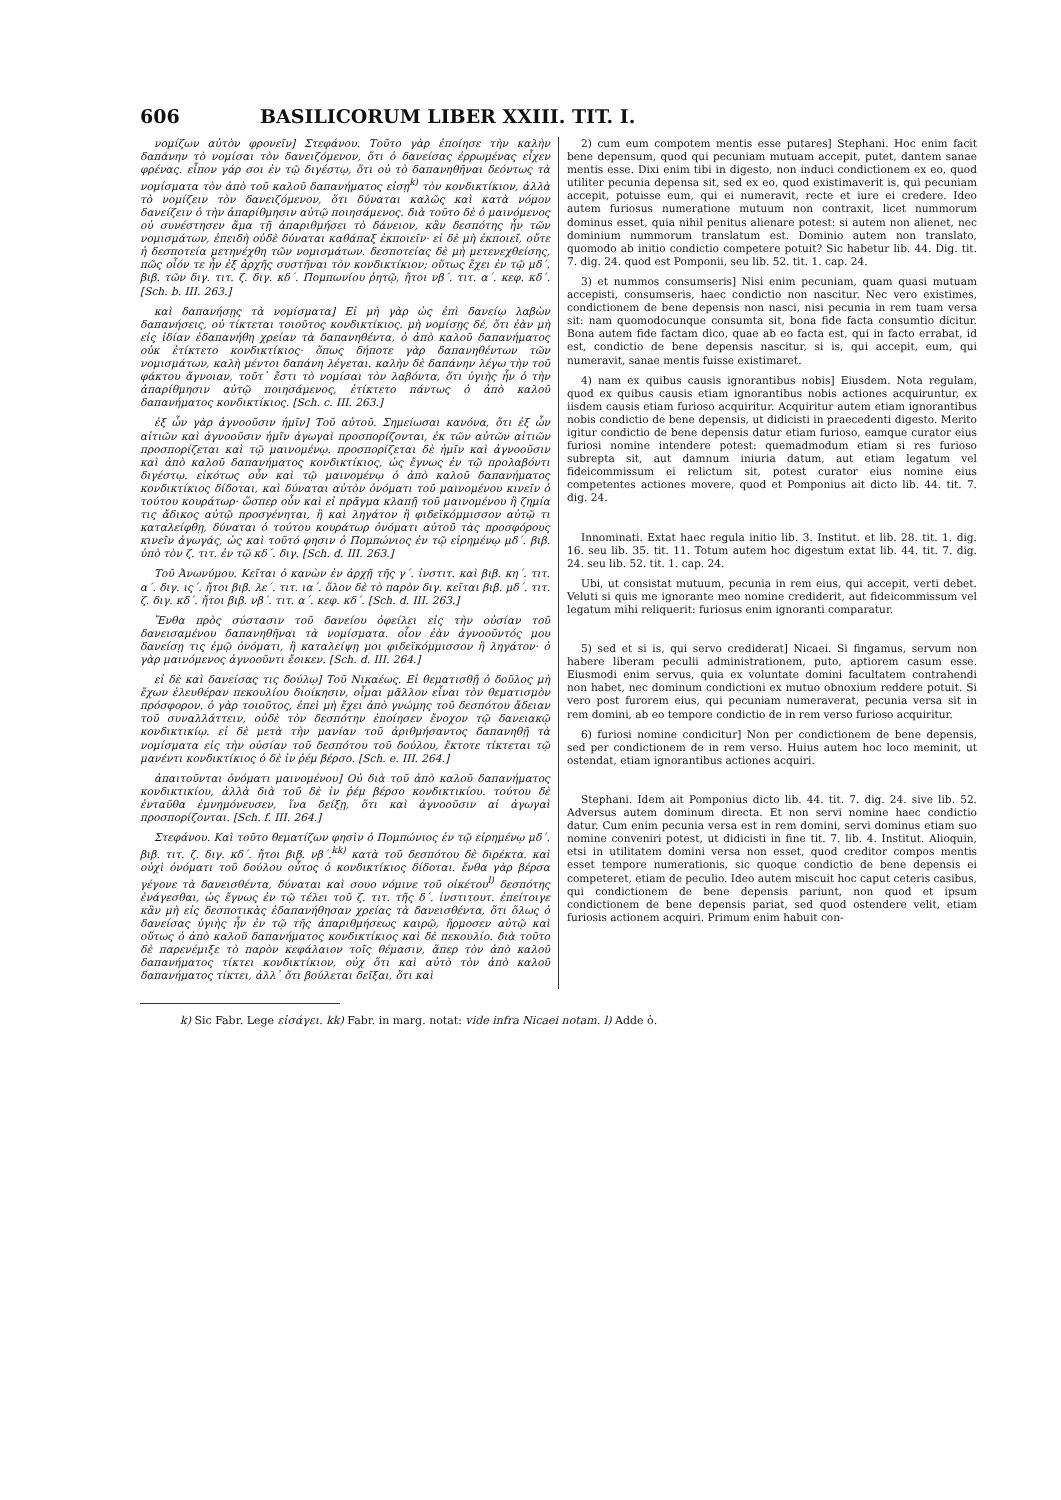606 BASILICORUM LIBER XXIII. TIT. I.
νομίζων αὐτὸν φρονεῖν] Στεφάνου. Τοῦτο γὰρ ἐποίησε τὴν καλὴν δαπάνην τὸ νομίσαι τὸν δανειζόμενον, ὅτι ὁ δανείσας ἐρρωμένας εἶχεν φρένας. εἶπον γάρ σοι ἐν τῷ διγέστῳ, ὅτι οὐ τὸ δαπανηθῆναι δεόντως τὰ νομίσματα τὸν ἀπὸ τοῦ καλοῦ δαπανήματος εἰσῃ<sup>k)</sup> τὸν κονδικτίκιον, ἀλλὰ τὸ νομίζειν τὸν δανειζόμενον, ὅτι δύναται καλῶς καὶ κατὰ νόμον δανείζειν ὁ τὴν ἀπαρίθμησιν αὐτῷ ποιησάμενος. διὰ τοῦτο δὲ ὁ μαινόμενος οὐ συνέστησεν ἅμα τῇ ἀπαριθμήσει τὸ δάνειον, κἂν δεσπότης ἦν τῶν νομισμάτων, ἐπειδὴ οὐδὲ δύναται καθάπαξ ἐκποιεῖν· εἰ δὲ μὴ ἐκποιεῖ, οὔτε ἡ δεσποτεία μετηνέχθη τῶν νομισμάτων. δεσποτείας δὲ μὴ μετενεχθείσης, πῶς οἷόν τε ἦν ἐξ ἀρχῆς συστῆναι τὸν κονδικτίκιον; οὕτως ἔχει ἐν τῷ μδ΄. βιβ. τῶν διγ. τιτ. ζ. διγ. κδ΄. Πομπωνίου ῥητῷ, ἤτοι νβ΄. τιτ. α΄. κεφ. κδ΄. [Sch. b. III. 263.]
καὶ δαπανήσῃς τὰ νομίσματα] Εἰ μὴ γὰρ ὡς ἐπὶ δανείῳ λαβὼν δαπανήσεις, οὐ τίκτεται τοιοῦτος κονδικτίκιος. μὴ νομίσῃς δέ, ὅτι ἐὰν μὴ εἰς ἰδίαν ἐδαπανήθη χρείαν τὰ δαπανηθέντα, ὁ ἀπὸ καλοῦ δαπανήματος οὐκ ἐτίκτετο κονδικτίκιος· ὅπως δήποτε γὰρ δαπανηθέντων τῶν νομισμάτων, καλὴ μέντοι δαπάνη λέγεται. καλὴν δὲ δαπάνην λέγω τὴν τοῦ φάκτου ἄγνοιαν, τοῦτ᾽ ἔστι τὸ νομίσαι τὸν λαβόντα, ὅτι ὑγιὴς ἦν ὁ τὴν ἀπαρίθμησιν αὐτῷ ποιησάμενος, ἐτίκτετο πάντως ὁ ἀπὸ καλοῦ δαπανήματος κονδικτίκιος. [Sch. c. III. 263.]
ἐξ ὧν γὰρ ἀγνοοῦσιν ἡμῖν] Τοῦ αὐτοῦ. Σημείωσαι κανόνα, ὅτι ἐξ ὧν αἰτιῶν καὶ ἀγνοοῦσιν ἡμῖν ἀγωγαὶ προσπορίζονται, ἐκ τῶν αὐτῶν αἰτιῶν προσπορίζεται καὶ τῷ μαινομένῳ. προσπορίζεται δὲ ἡμῖν καὶ ἀγνοοῦσιν καὶ ἀπὸ καλοῦ δαπανήματος κονδικτίκιος, ὡς ἔγνως ἐν τῷ προλαβόντι διγέστῳ. εἰκότως οὖν καὶ τῷ μαινομένῳ ὁ ἀπὸ καλοῦ δαπανήματος κονδικτίκιος δίδοται, καὶ δύναται αὐτὸν ὀνόματι τοῦ μαινομένου κινεῖν ὁ τούτου κουράτωρ· ὥσπερ οὖν καὶ εἰ πρᾶγμα κλαπῇ τοῦ μαινομένου ἢ ζημία τις ἄδικος αὐτῷ προσγένηται, ἢ καὶ ληγάτον ἢ φιδεϊκόμμισσον αὐτῷ τι καταλείφθῃ, δύναται ὁ τούτου κουράτωρ ὀνόματι αὐτοῦ τὰς προσφόρους κινεῖν ἀγωγάς, ὡς καὶ τοῦτό φησιν ὁ Πομπώνιος ἐν τῷ εἰρημένῳ μδ΄. βιβ. ὑπὸ τὸν ζ. τιτ. ἐν τῷ κδ΄. διγ. [Sch. d. III. 263.]
Τοῦ Ἀνωνύμου. Κεῖται ὁ κανὼν ἐν ἀρχῇ τῆς γ΄. ἰνστιτ. καὶ βιβ. κη΄. τιτ. α΄. διγ. ις΄. ἤτοι βιβ. λε΄. τιτ. ια΄. ὅλον δὲ τὸ παρὸν διγ. κεῖται βιβ. μδ΄. τιτ. ζ. διγ. κδ΄. ἤτοι βιβ. νβ΄. τιτ. α΄. κεφ. κδ΄. [Sch. d. III. 263.]
Ἔνθα πρὸς σύστασιν τοῦ δανείου ὀφείλει εἰς τὴν οὐσίαν τοῦ δανεισαμένου δαπανηθῆναι τὰ νομίσματα. οἷον ἐὰν ἀγνοοῦντός μου δανείσῃ τις ἐμῷ ὀνόματι, ἢ καταλείψῃ μοι φιδεϊκόμμισσον ἢ ληγάτον· ὁ γὰρ μαινόμενος ἀγνοοῦντι ἔοικεν. [Sch. d. III. 264.]
εἰ δὲ καὶ δανείσας τις δούλῳ] Τοῦ Νικαέως. Εἰ θεματισθῇ ὁ δοῦλος μὴ ἔχων ἐλευθέραν πεκουλίου διοίκησιν, οἶμαι μᾶλλον εἶναι τὸν θεματισμὸν πρόσφορον. ὁ γὰρ τοιοῦτος, ἐπεὶ μὴ ἔχει ἀπὸ γνώμης τοῦ δεσπότου ἄδειαν τοῦ συναλλάττειν, οὐδὲ τὸν δεσπότην ἐποίησεν ἔνοχον τῷ δανειακῷ κονδικτικίῳ. εἰ δὲ μετὰ τὴν μανίαν τοῦ ἀριθμήσαντος δαπανηθῇ τὰ νομίσματα εἰς τὴν οὐσίαν τοῦ δεσπότου τοῦ δούλου, ἔκτοτε τίκτεται τῷ μανέντι κονδικτίκιος ὁ δὲ ἰν ῥέμ βέρσο. [Sch. e. III. 264.]
ἀπαιτοῦνται ὀνόματι μαινομένου] Οὐ διὰ τοῦ ἀπὸ καλοῦ δαπανήματος κονδικτικίου, ἀλλὰ διὰ τοῦ δὲ ἰν ῥέμ βέρσο κονδικτικίου. τούτου δὲ ἐνταῦθα ἐμνημόνευσεν, ἵνα δείξῃ, ὅτι καὶ ἀγνοοῦσιν αἱ ἀγωγαὶ προσπορίζονται. [Sch. f. III. 264.]
Στεφάνου. Καὶ τοῦτο θεματίζων φησὶν ὁ Πομπώνιος ἐν τῷ εἰρημένῳ μδ΄. βιβ. τιτ. ζ. διγ. κδ΄. ἤτοι βιβ. νβ΄.<sup>kk)</sup> κατὰ τοῦ δεσπότου δὲ διρέκτα. καὶ οὐχὶ ὀνόματι τοῦ δούλου οὗτος ὁ κονδικτίκιος δίδοται. ἔνθα γὰρ βέρσα γέγονε τὰ δανεισθέντα, δύναται καὶ σουο νόμινε τοῦ οἰκέτου<sup>l)</sup> δεσπότης ἐνάγεσθαι, ὡς ἔγνως ἐν τῷ τέλει τοῦ ζ. τιτ. τῆς δ΄. ἰνστιτουτ. ἐπείτοιγε κἂν μὴ εἰς δεσποτικὰς ἐδαπανήθησαν χρείας τὰ δανεισθέντα, ὅτι ὅλως ὁ δανείσας ὑγιὴς ἦν ἐν τῷ τῆς ἀπαριθμήσεως καιρῷ, ἥρμοσεν αὐτῷ καὶ οὕτως ὁ ἀπὸ καλοῦ δαπανήματος κονδικτίκιος καὶ δὲ πεκουλίο. διὰ τοῦτο δὲ παρενέμιξε τὸ παρὸν κεφάλαιον τοῖς θέμασιν, ἅπερ τὸν ἀπὸ καλοῦ δαπανήματος τίκτει κονδικτίκιον, οὐχ ὅτι καὶ αὐτὸ τὸν ἀπὸ καλοῦ δαπανήματος τίκτει, ἀλλ᾽ ὅτι βούλεται δεῖξαι, ὅτι καὶ
2) cum eum compotem mentis esse putares] Stephani. Hoc enim facit bene depensum, quod qui pecuniam mutuam accepit, putet, dantem sanae mentis esse. Dixi enim tibi in digesto, non induci condictionem ex eo, quod utiliter pecunia depensa sit, sed ex eo, quod existimaverit is, qui pecuniam accepit, potuisse eum, qui ei numeravit, recte et iure ei credere. Ideo autem furiosus numeratione mutuum non contraxit, licet nummorum dominus esset, quia nihil penitus alienare potest: si autem non alienet, nec dominium nummorum translatum est. Dominio autem non translato, quomodo ab initio condictio competere potuit? Sic habetur lib. 44. Dig. tit. 7. dig. 24. quod est Pomponii, seu lib. 52. tit. 1. cap. 24.
3) et nummos consumseris] Nisi enim pecuniam, quam quasi mutuam accepisti, consumseris, haec condictio non nascitur. Nec vero existimes, condictionem de bene depensis non nasci, nisi pecunia in rem tuam versa sit: nam quomodocunque consumta sit, bona fide facta consumtio dicitur. Bona autem fide factam dico, quae ab eo facta est, qui in facto errabat, id est, condictio de bene depensis nascitur, si is, qui accepit, eum, qui numeravit, sanae mentis fuisse existimaret.
4) nam ex quibus causis ignorantibus nobis] Eiusdem. Nota regulam, quod ex quibus causis etiam ignorantibus nobis actiones acquiruntur, ex iisdem causis etiam furioso acquiritur. Acquiritur autem etiam ignorantibus nobis condictio de bene depensis, ut didicisti in praecedenti digesto. Merito igitur condictio de bene depensis datur etiam furioso, eamque curator eius furiosi nomine intendere potest: quemadmodum etiam si res furioso subrepta sit, aut damnum iniuria datum, aut etiam legatum vel fideicommissum ei relictum sit, potest curator eius nomine eius competentes actiones movere, quod et Pomponius ait dicto lib. 44. tit. 7. dig. 24.
Innominati. Extat haec regula initio lib. 3. Institut. et lib. 28. tit. 1. dig. 16. seu lib. 35. tit. 11. Totum autem hoc digestum extat lib. 44. tit. 7. dig. 24. seu lib. 52. tit. 1. cap. 24.
Ubi, ut consistat mutuum, pecunia in rem eius, qui accepit, verti debet. Veluti si quis me ignorante meo nomine crediderit, aut fideicommissum vel legatum mihi reliquerit: furiosus enim ignoranti comparatur.
5) sed et si is, qui servo crediderat] Nicaei. Si fingamus, servum non habere liberam peculii administrationem, puto, aptiorem casum esse. Eiusmodi enim servus, quia ex voluntate domini facultatem contrahendi non habet, nec dominum condictioni ex mutuo obnoxium reddere potuit. Si vero post furorem eius, qui pecuniam numeraverat, pecunia versa sit in rem domini, ab eo tempore condictio de in rem verso furioso acquiritur.
6) furiosi nomine condicitur] Non per condictionem de bene depensis, sed per condictionem de in rem verso. Huius autem hoc loco meminit, ut ostendat, etiam ignorantibus actiones acquiri.
Stephani. Idem ait Pomponius dicto lib. 44. tit. 7. dig. 24. sive lib. 52. Adversus autem dominum directa. Et non servi nomine haec condictio datur. Cum enim pecunia versa est in rem domini, servi dominus etiam suo nomine conveniri potest, ut didicisti in fine tit. 7. lib. 4. Institut. Alioquin, etsi in utilitatem domini versa non esset, quod creditor compos mentis esset tempore numerationis, sic quoque condictio de bene depensis ei competeret, etiam de peculio. Ideo autem miscuit hoc caput ceteris casibus, qui condictionem de bene depensis pariunt, non quod et ipsum condictionem de bene depensis pariat, sed quod ostendere velit, etiam furiosis actionem acquiri. Primum enim habuit con-
k) Sic Fabr. Lege εἰσάγει. kk) Fabr. in marg. notat: vide infra Nicaei notam. l) Adde ὁ.